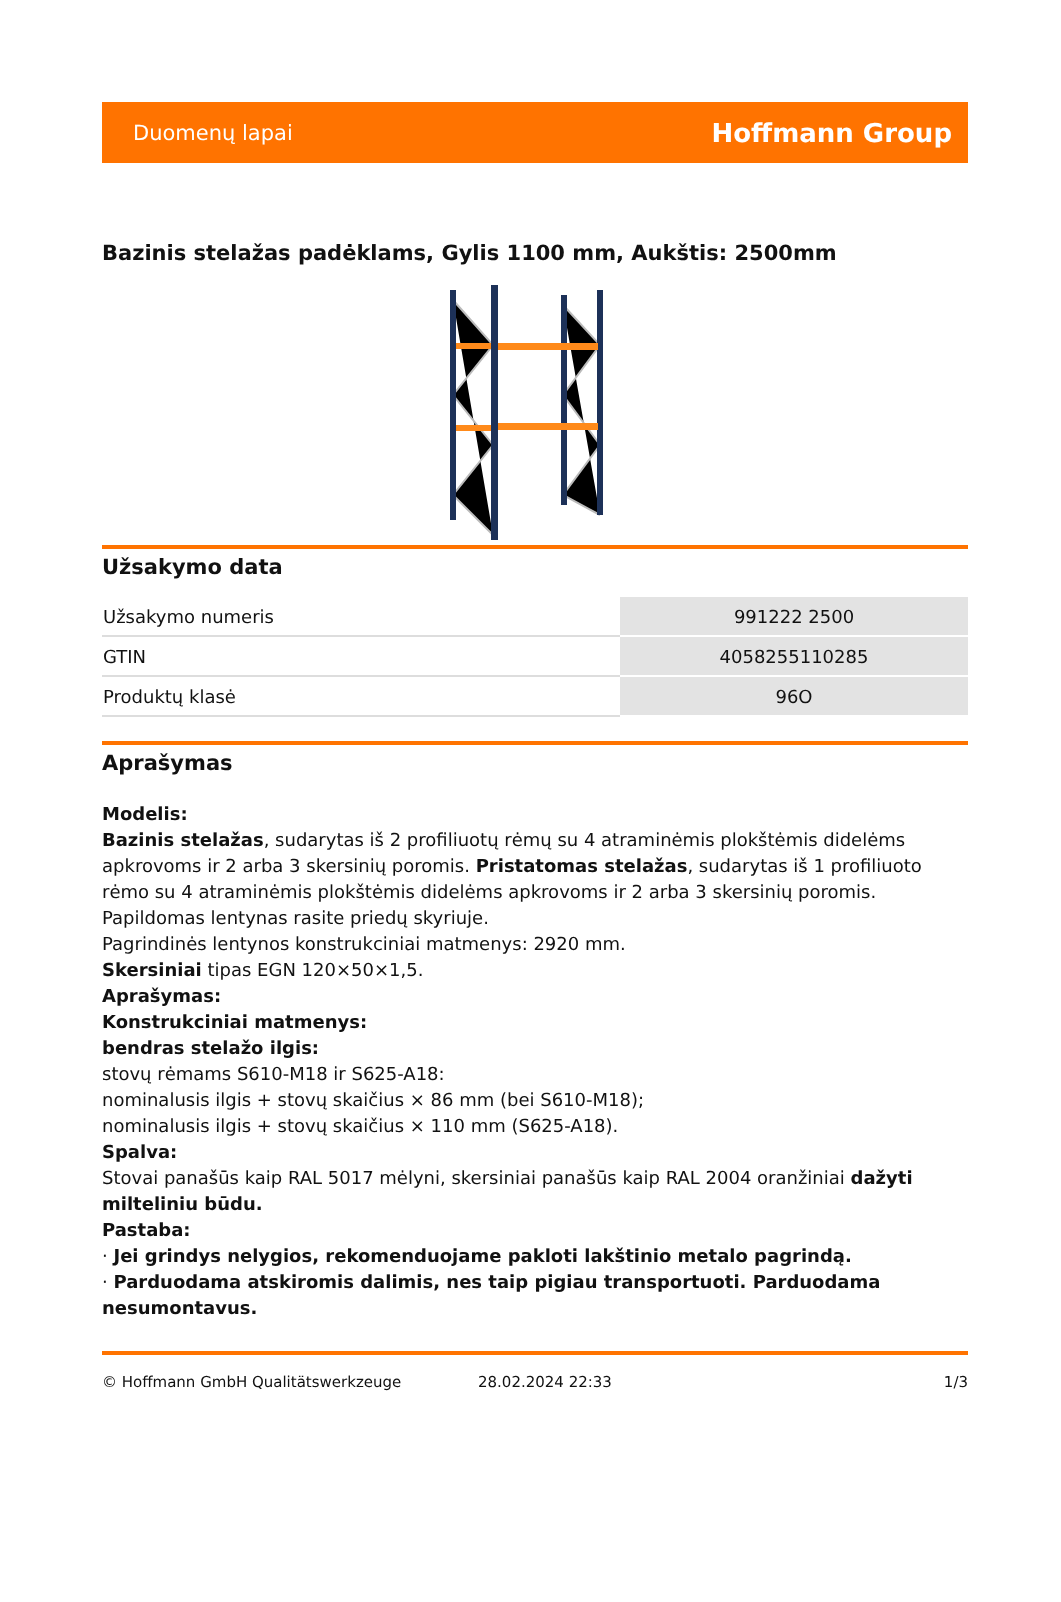Duomenų lapai Hoffmann Group
Bazinis stelažas padėklams, Gylis 1100 mm, Aukštis: 2500mm
Užsakymo data
| Užsakymo numeris | 991222 2500 |
| GTIN | 4058255110285 |
| Produktų klasė | 96O |
Aprašymas
Modelis:
Bazinis stelažas, sudarytas iš 2 profiliuotų rėmų su 4 atraminėmis plokštėmis didelėms apkrovoms ir 2 arba 3 skersinių poromis. Pristatomas stelažas, sudarytas iš 1 profiliuoto rėmo su 4 atraminėmis plokštėmis didelėms apkrovoms ir 2 arba 3 skersinių poromis. Papildomas lentynas rasite priedų skyriuje.
Pagrindinės lentynos konstrukciniai matmenys: 2920 mm.
Skersiniai tipas EGN 120×50×1,5.
Aprašymas:
Konstrukciniai matmenys:
bendras stelažo ilgis:
stovų rėmams S610-M18 ir S625-A18:
nominalusis ilgis + stovų skaičius × 86 mm (bei S610-M18);
nominalusis ilgis + stovų skaičius × 110 mm (S625-A18).
Spalva:
Stovai panašūs kaip RAL 5017 mėlyni, skersiniai panašūs kaip RAL 2004 oranžiniai dažyti milteliniu būdu.
Pastaba:
· Jei grindys nelygios, rekomenduojame pakloti lakštinio metalo pagrindą.
· Parduodama atskiromis dalimis, nes taip pigiau transportuoti. Parduodama nesumontavus.
© Hoffmann GmbH Qualitätswerkzeuge 28.02.2024 22:33 1/3